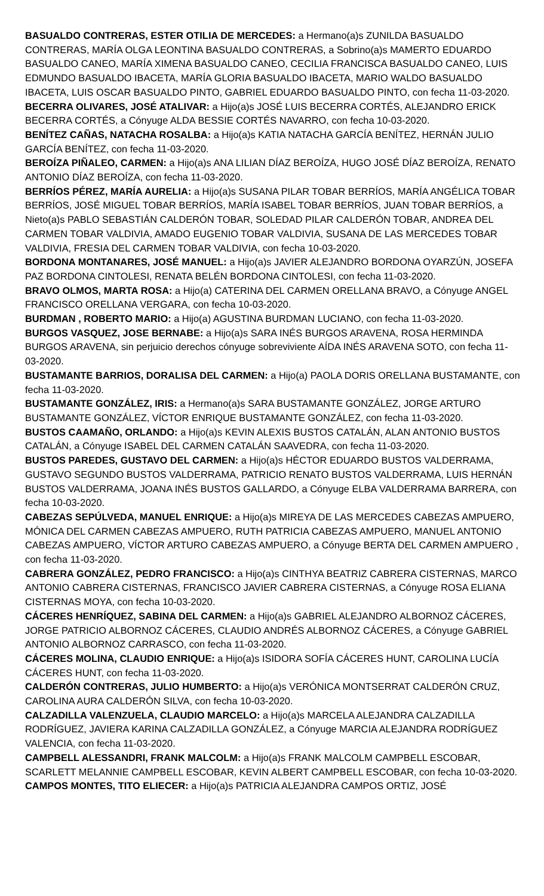BASUALDO CONTRERAS, ESTER OTILIA DE MERCEDES: a Hermano(a)s ZUNILDA BASUALDO CONTRERAS, MARÍA OLGA LEONTINA BASUALDO CONTRERAS, a Sobrino(a)s MAMERTO EDUARDO BASUALDO CANEO, MARÍA XIMENA BASUALDO CANEO, CECILIA FRANCISCA BASUALDO CANEO, LUIS EDMUNDO BASUALDO IBACETA, MARÍA GLORIA BASUALDO IBACETA, MARIO WALDO BASUALDO IBACETA, LUIS OSCAR BASUALDO PINTO, GABRIEL EDUARDO BASUALDO PINTO, con fecha 11-03-2020.
BECERRA OLIVARES, JOSÉ ATALIVAR: a Hijo(a)s JOSÉ LUIS BECERRA CORTÉS, ALEJANDRO ERICK BECERRA CORTÉS, a Cónyuge ALDA BESSIE CORTÉS NAVARRO, con fecha 10-03-2020.
BENÍTEZ CAÑAS, NATACHA ROSALBA: a Hijo(a)s KATIA NATACHA GARCÍA BENÍTEZ, HERNÁN JULIO GARCÍA BENÍTEZ, con fecha 11-03-2020.
BEROÍZA PIÑALEO, CARMEN: a Hijo(a)s ANA LILIAN DÍAZ BEROÍZA, HUGO JOSÉ DÍAZ BEROÍZA, RENATO ANTONIO DÍAZ BEROÍZA, con fecha 11-03-2020.
BERRÍOS PÉREZ, MARÍA AURELIA: a Hijo(a)s SUSANA PILAR TOBAR BERRÍOS, MARÍA ANGÉLICA TOBAR BERRÍOS, JOSÉ MIGUEL TOBAR BERRÍOS, MARÍA ISABEL TOBAR BERRÍOS, JUAN TOBAR BERRÍOS, a Nieto(a)s PABLO SEBASTIÁN CALDERÓN TOBAR, SOLEDAD PILAR CALDERÓN TOBAR, ANDREA DEL CARMEN TOBAR VALDIVIA, AMADO EUGENIO TOBAR VALDIVIA, SUSANA DE LAS MERCEDES TOBAR VALDIVIA, FRESIA DEL CARMEN TOBAR VALDIVIA, con fecha 10-03-2020.
BORDONA MONTANARES, JOSÉ MANUEL: a Hijo(a)s JAVIER ALEJANDRO BORDONA OYARZÚN, JOSEFA PAZ BORDONA CINTOLESI, RENATA BELÉN BORDONA CINTOLESI, con fecha 11-03-2020.
BRAVO OLMOS, MARTA ROSA: a Hijo(a) CATERINA DEL CARMEN ORELLANA BRAVO, a Cónyuge ANGEL FRANCISCO ORELLANA VERGARA, con fecha 10-03-2020.
BURDMAN , ROBERTO MARIO: a Hijo(a) AGUSTINA BURDMAN LUCIANO, con fecha 11-03-2020.
BURGOS VASQUEZ, JOSE BERNABE: a Hijo(a)s SARA INÉS BURGOS ARAVENA, ROSA HERMINDA BURGOS ARAVENA, sin perjuicio derechos cónyuge sobreviviente AÍDA INÉS ARAVENA SOTO, con fecha 11-03-2020.
BUSTAMANTE BARRIOS, DORALISA DEL CARMEN: a Hijo(a) PAOLA DORIS ORELLANA BUSTAMANTE, con fecha 11-03-2020.
BUSTAMANTE GONZÁLEZ, IRIS: a Hermano(a)s SARA BUSTAMANTE GONZÁLEZ, JORGE ARTURO BUSTAMANTE GONZÁLEZ, VÍCTOR ENRIQUE BUSTAMANTE GONZÁLEZ, con fecha 11-03-2020.
BUSTOS CAAMAÑO, ORLANDO: a Hijo(a)s KEVIN ALEXIS BUSTOS CATALÁN, ALAN ANTONIO BUSTOS CATALÁN, a Cónyuge ISABEL DEL CARMEN CATALÁN SAAVEDRA, con fecha 11-03-2020.
BUSTOS PAREDES, GUSTAVO DEL CARMEN: a Hijo(a)s HÉCTOR EDUARDO BUSTOS VALDERRAMA, GUSTAVO SEGUNDO BUSTOS VALDERRAMA, PATRICIO RENATO BUSTOS VALDERRAMA, LUIS HERNÁN BUSTOS VALDERRAMA, JOANA INÉS BUSTOS GALLARDO, a Cónyuge ELBA VALDERRAMA BARRERA, con fecha 10-03-2020.
CABEZAS SEPÚLVEDA, MANUEL ENRIQUE: a Hijo(a)s MIREYA DE LAS MERCEDES CABEZAS AMPUERO, MÓNICA DEL CARMEN CABEZAS AMPUERO, RUTH PATRICIA CABEZAS AMPUERO, MANUEL ANTONIO CABEZAS AMPUERO, VÍCTOR ARTURO CABEZAS AMPUERO, a Cónyuge BERTA DEL CARMEN AMPUERO , con fecha 11-03-2020.
CABRERA GONZÁLEZ, PEDRO FRANCISCO: a Hijo(a)s CINTHYA BEATRIZ CABRERA CISTERNAS, MARCO ANTONIO CABRERA CISTERNAS, FRANCISCO JAVIER CABRERA CISTERNAS, a Cónyuge ROSA ELIANA CISTERNAS MOYA, con fecha 10-03-2020.
CÁCERES HENRÍQUEZ, SABINA DEL CARMEN: a Hijo(a)s GABRIEL ALEJANDRO ALBORNOZ CÁCERES, JORGE PATRICIO ALBORNOZ CÁCERES, CLAUDIO ANDRÉS ALBORNOZ CÁCERES, a Cónyuge GABRIEL ANTONIO ALBORNOZ CARRASCO, con fecha 11-03-2020.
CÁCERES MOLINA, CLAUDIO ENRIQUE: a Hijo(a)s ISIDORA SOFÍA CÁCERES HUNT, CAROLINA LUCÍA CÁCERES HUNT, con fecha 11-03-2020.
CALDERÓN CONTRERAS, JULIO HUMBERTO: a Hijo(a)s VERÓNICA MONTSERRAT CALDERÓN CRUZ, CAROLINA AURA CALDERÓN SILVA, con fecha 10-03-2020.
CALZADILLA VALENZUELA, CLAUDIO MARCELO: a Hijo(a)s MARCELA ALEJANDRA CALZADILLA RODRÍGUEZ, JAVIERA KARINA CALZADILLA GONZÁLEZ, a Cónyuge MARCIA ALEJANDRA RODRÍGUEZ VALENCIA, con fecha 11-03-2020.
CAMPBELL ALESSANDRI, FRANK MALCOLM: a Hijo(a)s FRANK MALCOLM CAMPBELL ESCOBAR, SCARLETT MELANNIE CAMPBELL ESCOBAR, KEVIN ALBERT CAMPBELL ESCOBAR, con fecha 10-03-2020.
CAMPOS MONTES, TITO ELIECER: a Hijo(a)s PATRICIA ALEJANDRA CAMPOS ORTIZ, JOSÉ